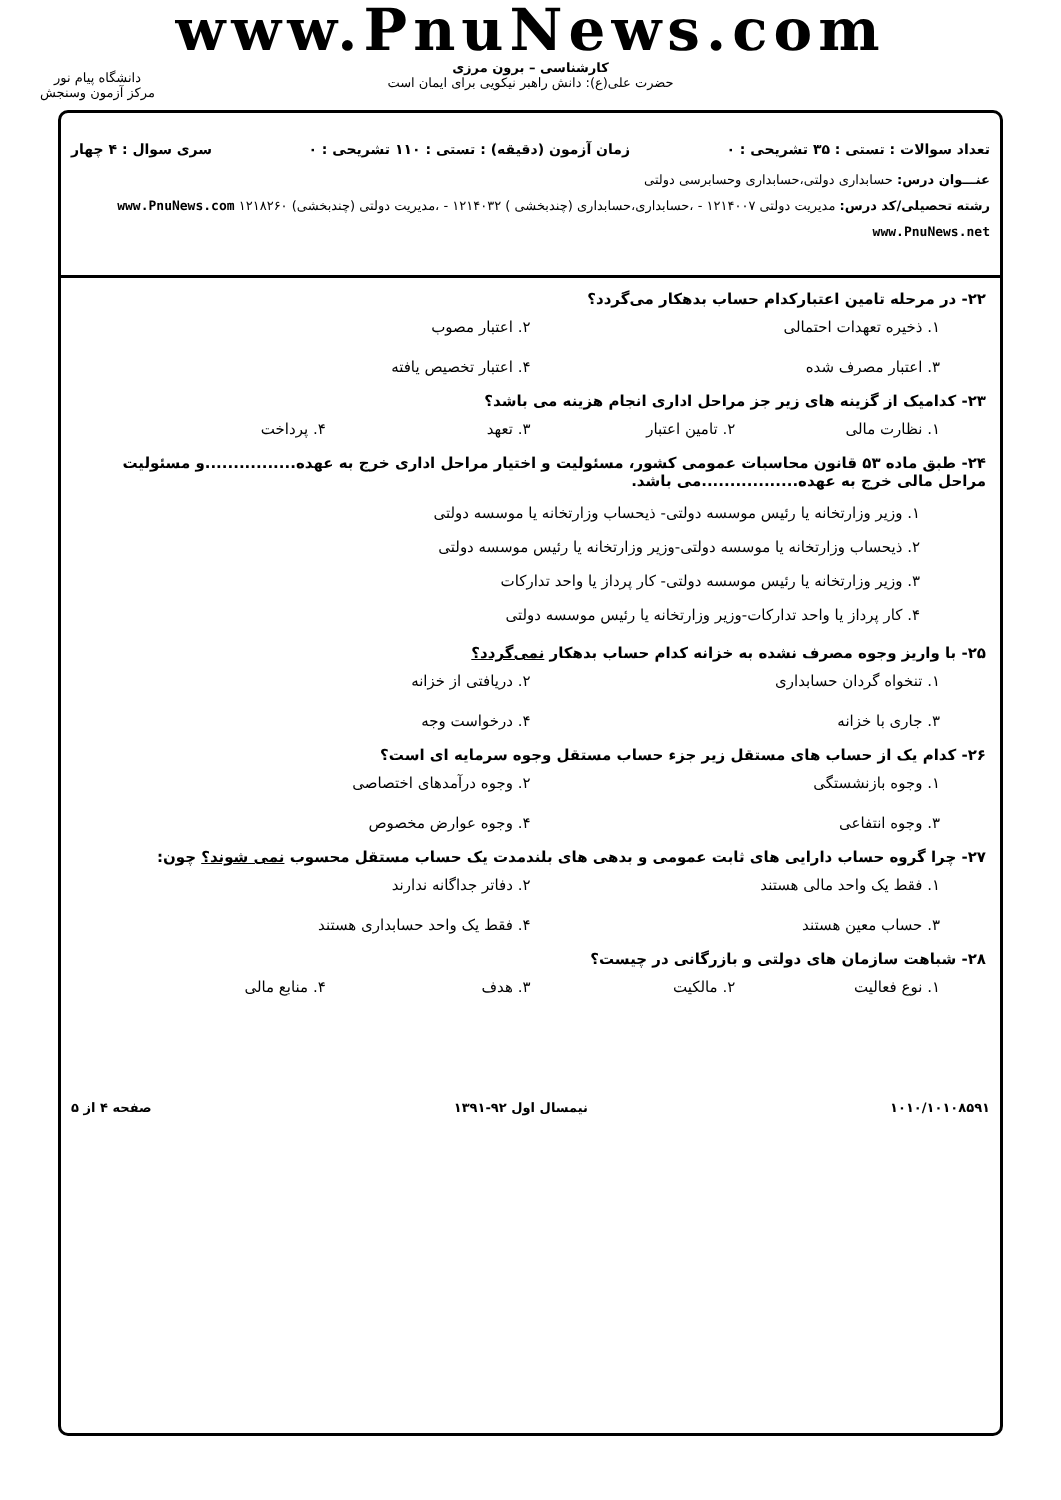www.PnuNews.com
کارشناسی – برون مرزی
حضرت علی(ع): دانش راهبر نیکویی برای ایمان است
دانشگاه پیام نور
مرکز آزمون وسنجش
تعداد سوالات : تستی : ۳۵ تشریحی : ۰ زمان آزمون (دقیقه) : تستی : ۱۱۰ تشریحی : ۰ سری سوال : ۴ چهار
عنـــوان درس: حسابداری دولتی،حسابداری وحسابرسی دولتی
رشته تحصیلی/کد درس: مدیریت دولتی ۱۲۱۴۰۰۷ - ،حسابداری،حسابداری (چندبخشی ) ۱۲۱۴۰۳۲ - ،مدیریت دولتی (چندبخشی) ۱۲۱۸۲۶۰ www.PnuNews.com www.PnuNews.net
۲۲- در مرحله تامین اعتبارکدام حساب بدهکار می‌گردد؟
۱. ذخیره تعهدات احتمالی ۲. اعتبار مصوب ۳. اعتبار مصرف شده ۴. اعتبار تخصیص یافته
۲۳- کدامیک از گزینه های زیر جز مراحل اداری انجام هزینه می باشد؟
۱. نظارت مالی ۲. تامین اعتبار ۳. تعهد ۴. پرداخت
۲۴- طبق ماده ۵۳ قانون محاسبات عمومی کشور، مسئولیت و اختیار مراحل اداری خرج به عهده................و مسئولیت مراحل مالی خرج به عهده.................می باشد.
۱. وزیر وزارتخانه یا رئیس موسسه دولتی- ذیحساب وزارتخانه یا موسسه دولتی
۲. ذیحساب وزارتخانه یا موسسه دولتی-وزیر وزارتخانه یا رئیس موسسه دولتی
۳. وزیر وزارتخانه یا رئیس موسسه دولتی- کار پرداز یا واحد تدارکات
۴. کار پرداز یا واحد تدارکات-وزیر وزارتخانه یا رئیس موسسه دولتی
۲۵- با واریز وجوه مصرف نشده به خزانه کدام حساب بدهکار نمی‌گردد؟
۱. تنخواه گردان حسابداری ۲. دریافتی از خزانه ۳. جاری با خزانه ۴. درخواست وجه
۲۶- کدام یک از حساب های مستقل زیر جزء حساب مستقل وجوه سرمایه ای است؟
۱. وجوه بازنشستگی ۲. وجوه درآمدهای اختصاصی ۳. وجوه انتفاعی ۴. وجوه عوارض مخصوص
۲۷- چرا گروه حساب دارایی های ثابت عمومی و بدهی های بلندمدت یک حساب مستقل محسوب نمی شوند؟ چون:
۱. فقط یک واحد مالی هستند ۲. دفاتر جداگانه ندارند ۳. حساب معین هستند ۴. فقط یک واحد حسابداری هستند
۲۸- شباهت سازمان های دولتی و بازرگانی در چیست؟
۱. نوع فعالیت ۲. مالکیت ۳. هدف ۴. منابع مالی
۱۰۱۰/۱۰۱۰۸۵۹۱ نیمسال اول ۹۲-۱۳۹۱ صفحه ۴ از ۵